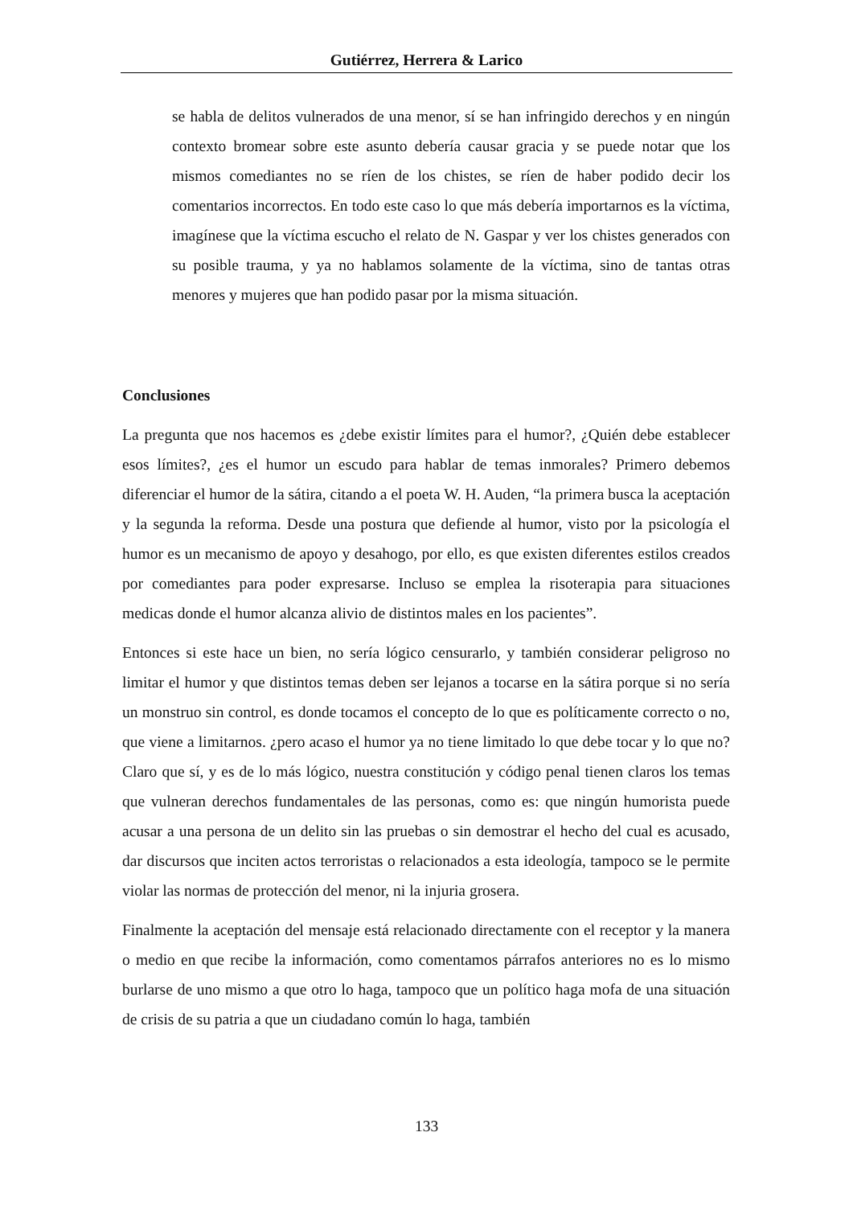Gutiérrez, Herrera & Larico
se habla de delitos vulnerados de una menor, sí se han infringido derechos y en ningún contexto bromear sobre este asunto debería causar gracia y se puede notar que los mismos comediantes no se ríen de los chistes, se ríen de haber podido decir los comentarios incorrectos. En todo este caso lo que más debería importarnos es la víctima, imagínese que la víctima escucho el relato de N. Gaspar y ver los chistes generados con su posible trauma, y ya no hablamos solamente de la víctima, sino de tantas otras menores y mujeres que han podido pasar por la misma situación.
Conclusiones
La pregunta que nos hacemos es ¿debe existir límites para el humor?, ¿Quién debe establecer esos límites?, ¿es el humor un escudo para hablar de temas inmorales? Primero debemos diferenciar el humor de la sátira, citando a el poeta W. H. Auden, “la primera busca la aceptación y la segunda la reforma. Desde una postura que defiende al humor, visto por la psicología el humor es un mecanismo de apoyo y desahogo, por ello, es que existen diferentes estilos creados por comediantes para poder expresarse. Incluso se emplea la risoterapia para situaciones medicas donde el humor alcanza alivio de distintos males en los pacientes”.
Entonces si este hace un bien, no sería lógico censurarlo, y también considerar peligroso no limitar el humor y que distintos temas deben ser lejanos a tocarse en la sátira porque si no sería un monstruo sin control, es donde tocamos el concepto de lo que es políticamente correcto o no, que viene a limitarnos. ¿pero acaso el humor ya no tiene limitado lo que debe tocar y lo que no? Claro que sí, y es de lo más lógico, nuestra constitución y código penal tienen claros los temas que vulneran derechos fundamentales de las personas, como es: que ningún humorista puede acusar a una persona de un delito sin las pruebas o sin demostrar el hecho del cual es acusado, dar discursos que inciten actos terroristas o relacionados a esta ideología, tampoco se le permite violar las normas de protección del menor, ni la injuria grosera.
Finalmente la aceptación del mensaje está relacionado directamente con el receptor y la manera o medio en que recibe la información, como comentamos párrafos anteriores no es lo mismo burlarse de uno mismo a que otro lo haga, tampoco que un político haga mofa de una situación de crisis de su patria a que un ciudadano común lo haga, también
133